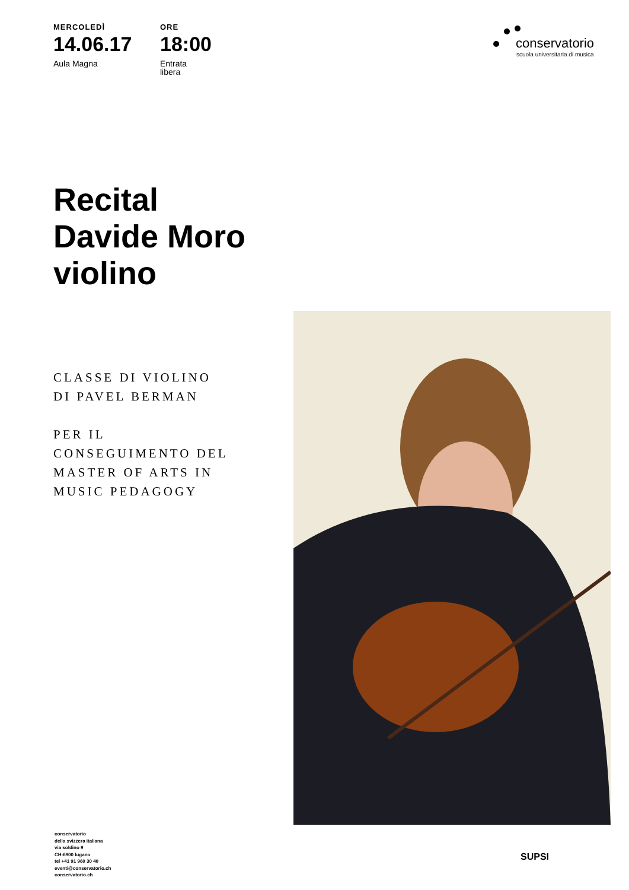MERCOLEDÌ
14.06.17
Aula Magna
ORE
18:00
Entrata
libera
conservatorio
scuola universitaria di musica
Recital
Davide Moro
violino
CLASSE DI VIOLINO
DI PAVEL BERMAN
PER IL
CONSEGUIMENTO DEL
MASTER OF ARTS IN
MUSIC PEDAGOGY
conservatorio
della svizzera italiana
via soldino 9
CH-6900 lugano
tel +41 91 960 30 40
eventi@conservatorio.ch
conservatorio.ch
SUPSI